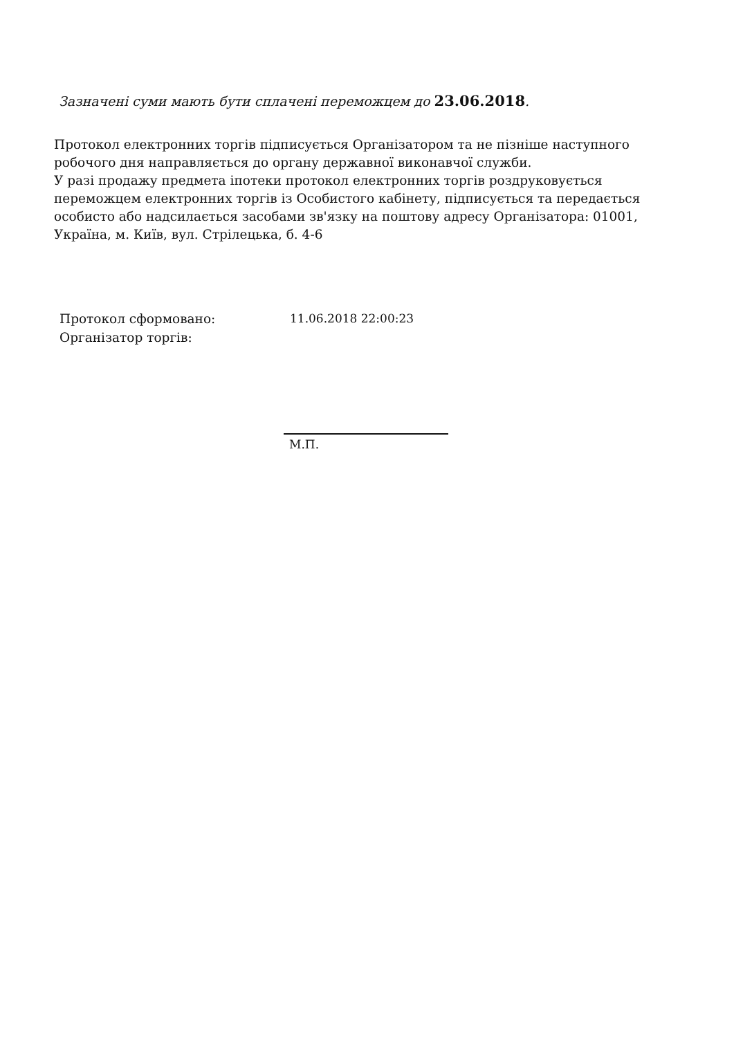Зазначені суми мають бути сплачені переможцем до 23.06.2018.
Протокол електронних торгів підписується Організатором та не пізніше наступного робочого дня направляється до органу державної виконавчої служби.
У разі продажу предмета іпотеки протокол електронних торгів роздруковується переможцем електронних торгів із Особистого кабінету, підписується та передається особисто або надсилається засобами зв'язку на поштову адресу Організатора: 01001, Україна, м. Київ, вул. Стрілецька, б. 4-6
Протокол сформовано: 11.06.2018 22:00:23
Організатор торгів:
М.П.